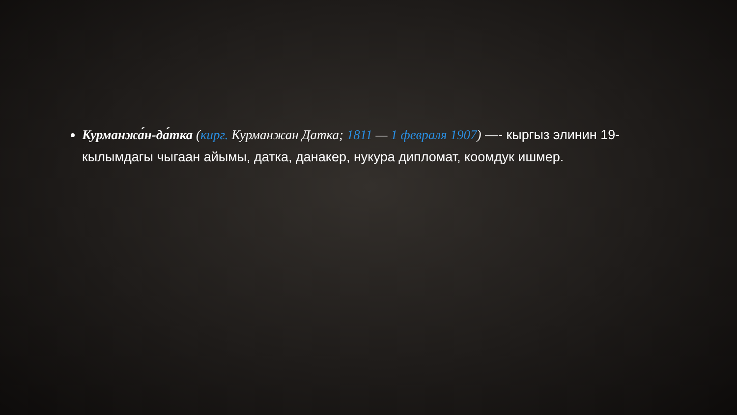Курманжа́н-да́тка (кирг. Курманжан Датка; 1811 — 1 февраля 1907) —- кыргыз элинин 19-кылымдагы чыгаан айымы, датка, данакер, нукура дипломат, коомдук ишмер.